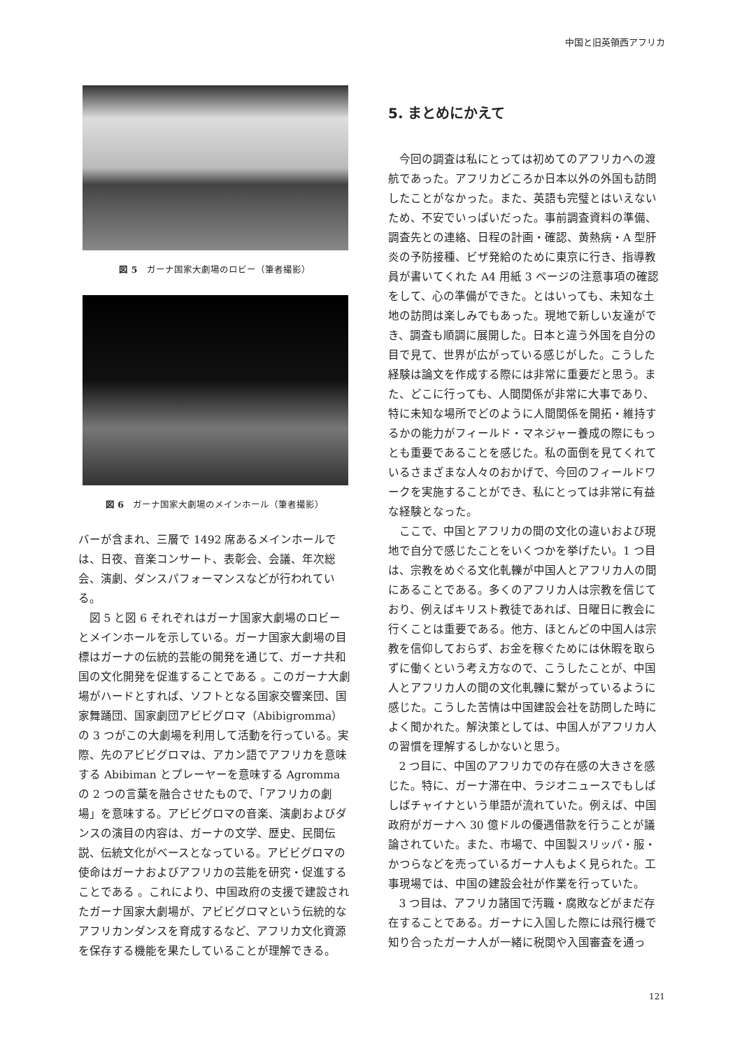中国と旧英領西アフリカ
図 5　ガーナ国家大劇場のロビー（筆者撮影）
図 6　ガーナ国家大劇場のメインホール（筆者撮影）
バーが含まれ、三層で 1492 席あるメインホールでは、日夜、音楽コンサート、表彰会、会議、年次総会、演劇、ダンスパフォーマンスなどが行われている。
図 5 と図 6 それぞれはガーナ国家大劇場のロビーとメインホールを示している。ガーナ国家大劇場の目標はガーナの伝統的芸能の開発を通じて、ガーナ共和国の文化開発を促進することである 。このガーナ大劇場がハードとすれば、ソフトとなる国家交響楽団、国家舞踊団、国家劇団アビビグロマ（Abibigromma）の 3 つがこの大劇場を利用して活動を行っている。実際、先のアビビグロマは、アカン語でアフリカを意味する Abibiman とプレーヤーを意味する Agromma の 2 つの言葉を融合させたもので、「アフリカの劇場」を意味する。アビビグロマの音楽、演劇およびダンスの演目の内容は、ガーナの文学、歴史、民間伝説、伝統文化がベースとなっている。アビビグロマの使命はガーナおよびアフリカの芸能を研究・促進することである 。これにより、中国政府の支援で建設されたガーナ国家大劇場が、アビビグロマという伝統的なアフリカンダンスを育成するなど、アフリカ文化資源を保存する機能を果たしていることが理解できる。
5. まとめにかえて
今回の調査は私にとっては初めてのアフリカへの渡航であった。アフリカどころか日本以外の外国も訪問したことがなかった。また、英語も完璧とはいえないため、不安でいっぱいだった。事前調査資料の準備、調査先との連絡、日程の計画・確認、黄熱病・A 型肝炎の予防接種、ビザ発給のために東京に行き、指導教員が書いてくれた A4 用紙 3 ページの注意事項の確認をして、心の準備ができた。とはいっても、未知な土地の訪問は楽しみでもあった。現地で新しい友達ができ、調査も順調に展開した。日本と違う外国を自分の目で見て、世界が広がっている感じがした。こうした経験は論文を作成する際には非常に重要だと思う。また、どこに行っても、人間関係が非常に大事であり、特に未知な場所でどのように人間関係を開拓・維持するかの能力がフィールド・マネジャー養成の際にもっとも重要であることを感じた。私の面倒を見てくれているさまざまな人々のおかげで、今回のフィールドワークを実施することができ、私にとっては非常に有益な経験となった。
ここで、中国とアフリカの間の文化の違いおよび現地で自分で感じたことをいくつかを挙げたい。1 つ目は、宗教をめぐる文化軋轢が中国人とアフリカ人の間にあることである。多くのアフリカ人は宗教を信じており、例えばキリスト教徒であれば、日曜日に教会に行くことは重要である。他方、ほとんどの中国人は宗教を信仰しておらず、お金を稼ぐためには休暇を取らずに働くという考え方なので、こうしたことが、中国人とアフリカ人の間の文化軋轢に繋がっているように感じた。こうした苦情は中国建設会社を訪問した時によく聞かれた。解決策としては、中国人がアフリカ人の習慣を理解するしかないと思う。
2 つ目に、中国のアフリカでの存在感の大きさを感じた。特に、ガーナ滞在中、ラジオニュースでもしばしばチャイナという単語が流れていた。例えば、中国政府がガーナへ 30 億ドルの優遇借款を行うことが議論されていた。また、市場で、中国製スリッパ・服・かつらなどを売っているガーナ人もよく見られた。工事現場では、中国の建設会社が作業を行っていた。
3 つ目は、アフリカ諸国で汚職・腐敗などがまだ存在することである。ガーナに入国した際には飛行機で知り合ったガーナ人が一緒に税関や入国審査を通っ
121